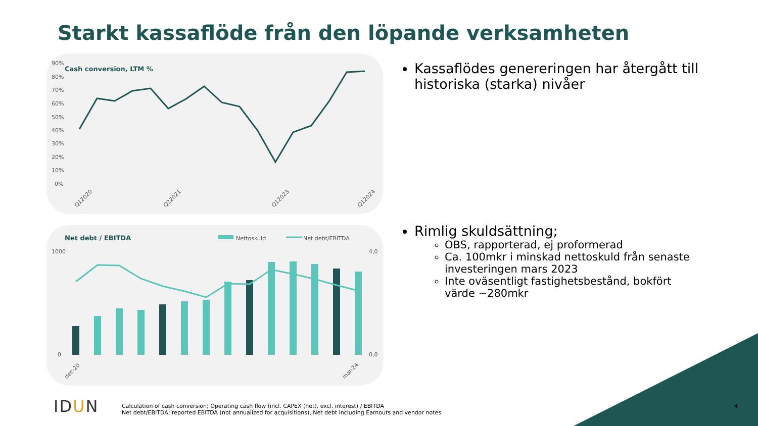Starkt kassaflöde från den löpande verksamheten
Cash conversion, LTM %
90%
80%
70%
60%
50%
40%
30%
20%
10%
0%
Q12020
Q22021
Q12023
Q12024
Net debt / EBITDA
Nettoskuld
Net debt/EBITDA
1000
0
4,0
0,0
dec-20
mar-24
Kassaflödes genereringen har återgått till historiska (starka) nivåer
Rimlig skuldsättning;
OBS, rapporterad, ej proformerad
Ca. 100mkr i minskad nettoskuld från senaste investeringen mars 2023
Inte oväsentligt fastighetsbestånd, bokfört värde ~280mkr
IDUN
Calculation of cash conversion; Operating cash flow (incl. CAPEX (net), excl. interest) / EBITDA
Net debt/EBITDA; reported EBITDA (not annualized for acquisitions), Net debt including Earnouts and vendor notes
4